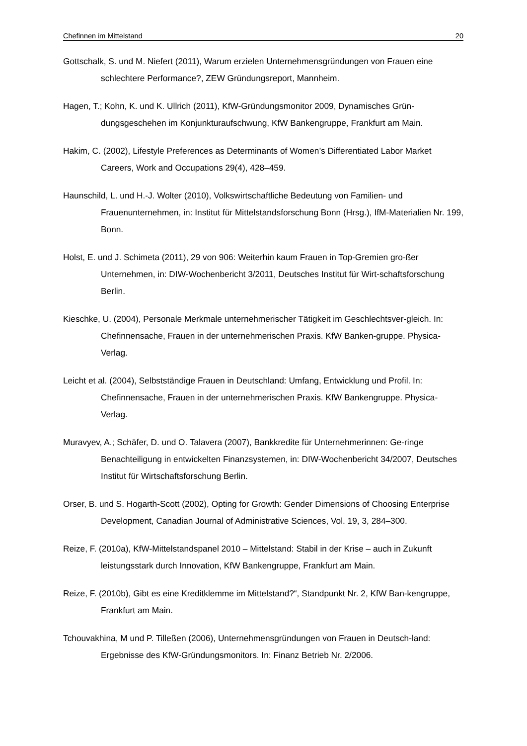Chefinnen im Mittelstand 20
Gottschalk, S. und M. Niefert (2011), Warum erzielen Unternehmensgründungen von Frauen eine schlechtere Performance?, ZEW Gründungsreport, Mannheim.
Hagen, T.; Kohn, K. und K. Ullrich (2011), KfW-Gründungsmonitor 2009, Dynamisches Grün-dungsgeschehen im Konjunkturaufschwung, KfW Bankengruppe, Frankfurt am Main.
Hakim, C. (2002), Lifestyle Preferences as Determinants of Women’s Differentiated Labor Market Careers, Work and Occupations 29(4), 428–459.
Haunschild, L. und H.-J. Wolter (2010), Volkswirtschaftliche Bedeutung von Familien- und Frauenunternehmen, in: Institut für Mittelstandsforschung Bonn (Hrsg.), IfM-Materialien Nr. 199, Bonn.
Holst, E. und J. Schimeta (2011), 29 von 906: Weiterhin kaum Frauen in Top-Gremien gro-ßer Unternehmen, in: DIW-Wochenbericht 3/2011, Deutsches Institut für Wirt-schaftsforschung Berlin.
Kieschke, U. (2004), Personale Merkmale unternehmerischer Tätigkeit im Geschlechtsver-gleich. In: Chefinnensache, Frauen in der unternehmerischen Praxis. KfW Banken-gruppe. Physica-Verlag.
Leicht et al. (2004), Selbstständige Frauen in Deutschland: Umfang, Entwicklung und Profil. In: Chefinnensache, Frauen in der unternehmerischen Praxis. KfW Bankengruppe. Physica-Verlag.
Muravyev, A.; Schäfer, D. und O. Talavera (2007), Bankkredite für Unternehmerinnen: Ge-ringe Benachteiligung in entwickelten Finanzsystemen, in: DIW-Wochenbericht 34/2007, Deutsches Institut für Wirtschaftsforschung Berlin.
Orser, B. und S. Hogarth-Scott (2002), Opting for Growth: Gender Dimensions of Choosing Enterprise Development, Canadian Journal of Administrative Sciences, Vol. 19, 3, 284–300.
Reize, F. (2010a), KfW-Mittelstandspanel 2010 – Mittelstand: Stabil in der Krise – auch in Zukunft leistungsstark durch Innovation, KfW Bankengruppe, Frankfurt am Main.
Reize, F. (2010b), Gibt es eine Kreditklemme im Mittelstand?“, Standpunkt Nr. 2, KfW Ban-kengruppe, Frankfurt am Main.
Tchouvakhina, M und P. Tilleßen (2006), Unternehmensgründungen von Frauen in Deutsch-land: Ergebnisse des KfW-Gründungsmonitors. In: Finanz Betrieb Nr. 2/2006.